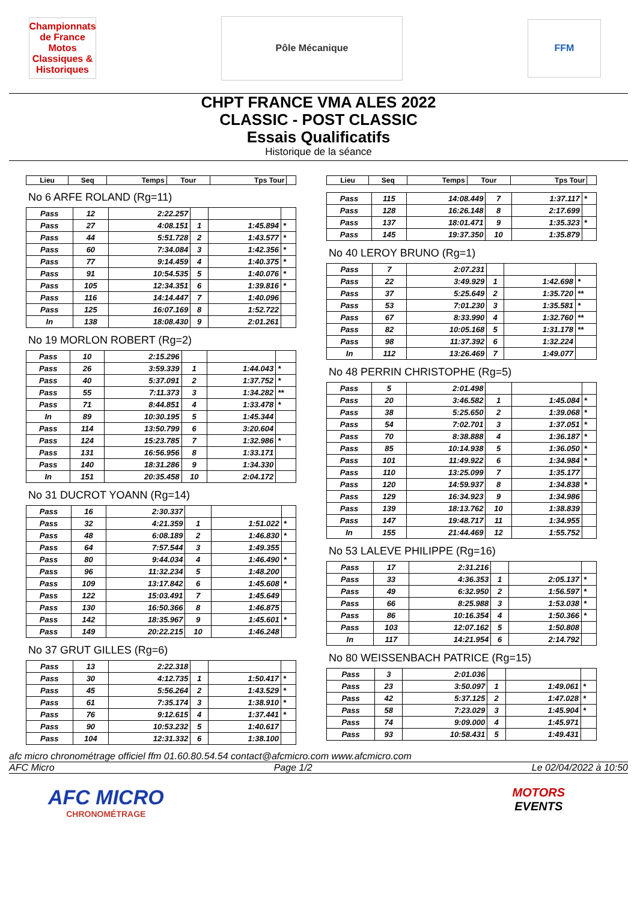Championnats de France Motos Classiques & Historiques
Pôle Mécanique
FFM
CHPT FRANCE VMA ALES 2022
CLASSIC - POST CLASSIC
Essais Qualificatifs
Historique de la séance
| Lieu | Seq | Temps | Tour | Tps Tour | |
| --- | --- | --- | --- | --- | --- |
No 6 ARFE ROLAND (Rg=11)
| Pass | 12 | 2:22.257 | | | |
| Pass | 27 | 4:08.151 | 1 | 1:45.894 | * |
| Pass | 44 | 5:51.728 | 2 | 1:43.577 | * |
| Pass | 60 | 7:34.084 | 3 | 1:42.356 | * |
| Pass | 77 | 9:14.459 | 4 | 1:40.375 | * |
| Pass | 91 | 10:54.535 | 5 | 1:40.076 | * |
| Pass | 105 | 12:34.351 | 6 | 1:39.816 | * |
| Pass | 116 | 14:14.447 | 7 | 1:40.096 | |
| Pass | 125 | 16:07.169 | 8 | 1:52.722 | |
| In | 138 | 18:08.430 | 9 | 2:01.261 | |
No 19 MORLON ROBERT (Rg=2)
| Pass | 10 | 2:15.296 | | | |
| Pass | 26 | 3:59.339 | 1 | 1:44.043 | * |
| Pass | 40 | 5:37.091 | 2 | 1:37.752 | * |
| Pass | 55 | 7:11.373 | 3 | 1:34.282 | ** |
| Pass | 71 | 8:44.851 | 4 | 1:33.478 | * |
| In | 89 | 10:30.195 | 5 | 1:45.344 | |
| Pass | 114 | 13:50.799 | 6 | 3:20.604 | |
| Pass | 124 | 15:23.785 | 7 | 1:32.986 | * |
| Pass | 131 | 16:56.956 | 8 | 1:33.171 | |
| Pass | 140 | 18:31.286 | 9 | 1:34.330 | |
| In | 151 | 20:35.458 | 10 | 2:04.172 | |
No 31 DUCROT YOANN (Rg=14)
| Pass | 16 | 2:30.337 | | | |
| Pass | 32 | 4:21.359 | 1 | 1:51.022 | * |
| Pass | 48 | 6:08.189 | 2 | 1:46.830 | * |
| Pass | 64 | 7:57.544 | 3 | 1:49.355 | |
| Pass | 80 | 9:44.034 | 4 | 1:46.490 | * |
| Pass | 96 | 11:32.234 | 5 | 1:48.200 | |
| Pass | 109 | 13:17.842 | 6 | 1:45.608 | * |
| Pass | 122 | 15:03.491 | 7 | 1:45.649 | |
| Pass | 130 | 16:50.366 | 8 | 1:46.875 | |
| Pass | 142 | 18:35.967 | 9 | 1:45.601 | * |
| Pass | 149 | 20:22.215 | 10 | 1:46.248 | |
No 37 GRUT GILLES (Rg=6)
| Pass | 13 | 2:22.318 | | | |
| Pass | 30 | 4:12.735 | 1 | 1:50.417 | * |
| Pass | 45 | 5:56.264 | 2 | 1:43.529 | * |
| Pass | 61 | 7:35.174 | 3 | 1:38.910 | * |
| Pass | 76 | 9:12.615 | 4 | 1:37.441 | * |
| Pass | 90 | 10:53.232 | 5 | 1:40.617 | |
| Pass | 104 | 12:31.332 | 6 | 1:38.100 | |
| Lieu | Seq | Temps | Tour | Tps Tour | |
| --- | --- | --- | --- | --- | --- |
| Pass | 115 | 14:08.449 | 7 | 1:37.117 | * |
| Pass | 128 | 16:26.148 | 8 | 2:17.699 | |
| Pass | 137 | 18:01.471 | 9 | 1:35.323 | * |
| Pass | 145 | 19:37.350 | 10 | 1:35.879 | |
No 40 LEROY BRUNO (Rg=1)
| Pass | 7 | 2:07.231 | | | |
| Pass | 22 | 3:49.929 | 1 | 1:42.698 | * |
| Pass | 37 | 5:25.649 | 2 | 1:35.720 | ** |
| Pass | 53 | 7:01.230 | 3 | 1:35.581 | * |
| Pass | 67 | 8:33.990 | 4 | 1:32.760 | ** |
| Pass | 82 | 10:05.168 | 5 | 1:31.178 | ** |
| Pass | 98 | 11:37.392 | 6 | 1:32.224 | |
| In | 112 | 13:26.469 | 7 | 1:49.077 | |
No 48 PERRIN CHRISTOPHE (Rg=5)
| Pass | 5 | 2:01.498 | | | |
| Pass | 20 | 3:46.582 | 1 | 1:45.084 | * |
| Pass | 38 | 5:25.650 | 2 | 1:39.068 | * |
| Pass | 54 | 7:02.701 | 3 | 1:37.051 | * |
| Pass | 70 | 8:38.888 | 4 | 1:36.187 | * |
| Pass | 85 | 10:14.938 | 5 | 1:36.050 | * |
| Pass | 101 | 11:49.922 | 6 | 1:34.984 | * |
| Pass | 110 | 13:25.099 | 7 | 1:35.177 | |
| Pass | 120 | 14:59.937 | 8 | 1:34.838 | * |
| Pass | 129 | 16:34.923 | 9 | 1:34.986 | |
| Pass | 139 | 18:13.762 | 10 | 1:38.839 | |
| Pass | 147 | 19:48.717 | 11 | 1:34.955 | |
| In | 155 | 21:44.469 | 12 | 1:55.752 | |
No 53 LALEVE PHILIPPE (Rg=16)
| Pass | 17 | 2:31.216 | | | |
| Pass | 33 | 4:36.353 | 1 | 2:05.137 | * |
| Pass | 49 | 6:32.950 | 2 | 1:56.597 | * |
| Pass | 66 | 8:25.988 | 3 | 1:53.038 | * |
| Pass | 86 | 10:16.354 | 4 | 1:50.366 | * |
| Pass | 103 | 12:07.162 | 5 | 1:50.808 | |
| In | 117 | 14:21.954 | 6 | 2:14.792 | |
No 80 WEISSENBACH PATRICE (Rg=15)
| Pass | 3 | 2:01.036 | | | |
| Pass | 23 | 3:50.097 | 1 | 1:49.061 | * |
| Pass | 42 | 5:37.125 | 2 | 1:47.028 | * |
| Pass | 58 | 7:23.029 | 3 | 1:45.904 | * |
| Pass | 74 | 9:09.000 | 4 | 1:45.971 | |
| Pass | 93 | 10:58.431 | 5 | 1:49.431 | |
afc micro chronométrage officiel ffm 01.60.80.54.54 contact@afcmicro.com www.afcmicro.com
AFC Micro Page 1/2 Le 02/04/2022 à 10:50
AFC MICRO
CHRONOMÉTRAGE
MOTORS
EVENTS